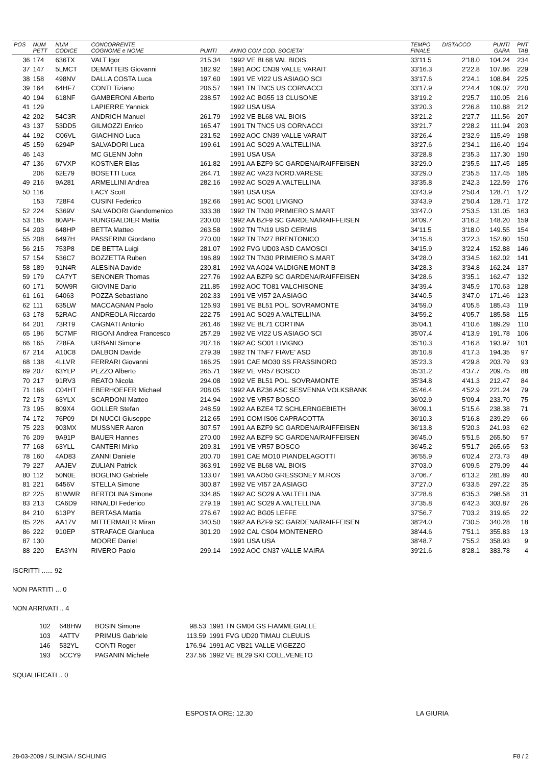| POS | NUM PETT | NUM CODICE | CONCORRENTE COGNOME e NOME | PUNTI | ANNO COM COD. SOCIETA' | TEMPO FINALE | DISTACCO | PUNTI GARA | PNT TAB |
| --- | --- | --- | --- | --- | --- | --- | --- | --- | --- |
| 36 | 174 | 636TX | VALT Igor | 215.34 | 1992 VE BL68 VAL BIOIS | 33'11.5 | 2'18.0 | 104.24 | 234 |
| 37 | 147 | 5LMCT | DEMATTEIS Giovanni | 182.92 | 1991 AOC CN39 VALLE VARAIT | 33'16.3 | 2'22.8 | 107.86 | 229 |
| 38 | 158 | 498NV | DALLA COSTA Luca | 197.60 | 1991 VE VI22 US ASIAGO SCI | 33'17.6 | 2'24.1 | 108.84 | 225 |
| 39 | 164 | 64HF7 | CONTI Tiziano | 206.57 | 1991 TN TNC5 US CORNACCI | 33'17.9 | 2'24.4 | 109.07 | 220 |
| 40 | 194 | 618NF | GAMBERONI Alberto | 238.57 | 1992 AC BG55 13 CLUSONE | 33'19.2 | 2'25.7 | 110.05 | 216 |
| 41 | 129 | | LAPIERRE Yannick | | 1992 USA USA | 33'20.3 | 2'26.8 | 110.88 | 212 |
| 42 | 202 | 54C3R | ANDRICH Manuel | 261.79 | 1992 VE BL68 VAL BIOIS | 33'21.2 | 2'27.7 | 111.56 | 207 |
| 43 | 137 | 53DD5 | GILMOZZI Enrico | 165.47 | 1991 TN TNC5 US CORNACCI | 33'21.7 | 2'28.2 | 111.94 | 203 |
| 44 | 192 | C06VL | GIACHINO Luca | 231.52 | 1992 AOC CN39 VALLE VARAIT | 33'26.4 | 2'32.9 | 115.49 | 198 |
| 45 | 159 | 6294P | SALVADORI Luca | 199.61 | 1991 AC SO29 A.VALTELLINA | 33'27.6 | 2'34.1 | 116.40 | 194 |
| 46 | 143 | | MC GLENN John | | 1991 USA USA | 33'28.8 | 2'35.3 | 117.30 | 190 |
| 47 | 136 | 67VXP | KOSTNER Elias | 161.82 | 1991 AA BZF9 SC GARDENA/RAIFFEISEN | 33'29.0 | 2'35.5 | 117.45 | 185 |
| | 206 | 62E79 | BOSETTI Luca | 264.71 | 1992 AC VA23 NORD.VARESE | 33'29.0 | 2'35.5 | 117.45 | 185 |
| 49 | 216 | 9A281 | ARMELLINI Andrea | 282.16 | 1992 AC SO29 A.VALTELLINA | 33'35.8 | 2'42.3 | 122.59 | 176 |
| 50 | 116 | | LACY Scott | | 1991 USA USA | 33'43.9 | 2'50.4 | 128.71 | 172 |
| | 153 | 728F4 | CUSINI Federico | 192.66 | 1991 AC SO01 LIVIGNO | 33'43.9 | 2'50.4 | 128.71 | 172 |
| 52 | 224 | 5369V | SALVADORI Giandomenico | 333.38 | 1992 TN TN30 PRIMIERO S.MART | 33'47.0 | 2'53.5 | 131.05 | 163 |
| 53 | 185 | 80APF | RUNGGALDIER Mattia | 230.00 | 1992 AA BZF9 SC GARDENA/RAIFFEISEN | 34'09.7 | 3'16.2 | 148.20 | 159 |
| 54 | 203 | 648HP | BETTA Matteo | 263.58 | 1992 TN TN19 USD CERMIS | 34'11.5 | 3'18.0 | 149.55 | 154 |
| 55 | 208 | 6497H | PASSERINI Giordano | 270.00 | 1992 TN TN27 BRENTONICO | 34'15.8 | 3'22.3 | 152.80 | 150 |
| 56 | 215 | 753P8 | DE BETTA Luigi | 281.07 | 1992 FVG UD03 ASD CAMOSCI | 34'15.9 | 3'22.4 | 152.88 | 146 |
| 57 | 154 | 536C7 | BOZZETTA Ruben | 196.89 | 1992 TN TN30 PRIMIERO S.MART | 34'28.0 | 3'34.5 | 162.02 | 141 |
| 58 | 189 | 91N4R | ALESINA Davide | 230.81 | 1992 VA AO24 VALDIGNE MONT B | 34'28.3 | 3'34.8 | 162.24 | 137 |
| 59 | 179 | CA7YT | SENONER Thomas | 227.76 | 1992 AA BZF9 SC GARDENA/RAIFFEISEN | 34'28.6 | 3'35.1 | 162.47 | 132 |
| 60 | 171 | 50W9R | GIOVINE Dario | 211.85 | 1992 AOC TO81 VALCHISONE | 34'39.4 | 3'45.9 | 170.63 | 128 |
| 61 | 161 | 64063 | POZZA Sebastiano | 202.33 | 1991 VE VI57 2A ASIAGO | 34'40.5 | 3'47.0 | 171.46 | 123 |
| 62 | 111 | 635LW | MACCAGNAN Paolo | 125.93 | 1991 VE BL51 POL. SOVRAMONTE | 34'59.0 | 4'05.5 | 185.43 | 119 |
| 63 | 178 | 52RAC | ANDREOLA Riccardo | 222.75 | 1991 AC SO29 A.VALTELLINA | 34'59.2 | 4'05.7 | 185.58 | 115 |
| 64 | 201 | 73RT9 | CAGNATI Antonio | 261.46 | 1992 VE BL71 CORTINA | 35'04.1 | 4'10.6 | 189.29 | 110 |
| 65 | 196 | 5C7MF | RIGONI Andrea Francesco | 257.29 | 1992 VE VI22 US ASIAGO SCI | 35'07.4 | 4'13.9 | 191.78 | 106 |
| 66 | 165 | 728FA | URBANI Simone | 207.16 | 1992 AC SO01 LIVIGNO | 35'10.3 | 4'16.8 | 193.97 | 101 |
| 67 | 214 | A10C8 | DALBON Davide | 279.39 | 1992 TN TNF7 FIAVE' ASD | 35'10.8 | 4'17.3 | 194.35 | 97 |
| 68 | 138 | 4LLVR | FERRARI Giovanni | 166.25 | 1991 CAE MO30 SS FRASSINORO | 35'23.3 | 4'29.8 | 203.79 | 93 |
| 69 | 207 | 63YLP | PEZZO Alberto | 265.71 | 1992 VE VR57 BOSCO | 35'31.2 | 4'37.7 | 209.75 | 88 |
| 70 | 217 | 91RV3 | REATO Nicola | 294.08 | 1992 VE BL51 POL. SOVRAMONTE | 35'34.8 | 4'41.3 | 212.47 | 84 |
| 71 | 166 | C04HT | EBERHOEFER Michael | 208.05 | 1992 AA BZ36 ASC SESVENNA VOLKSBANK | 35'46.4 | 4'52.9 | 221.24 | 79 |
| 72 | 173 | 63YLX | SCARDONI Matteo | 214.94 | 1992 VE VR57 BOSCO | 36'02.9 | 5'09.4 | 233.70 | 75 |
| 73 | 195 | 809X4 | GOLLER Stefan | 248.59 | 1992 AA BZE4 TZ SCHLERNGEBIETH | 36'09.1 | 5'15.6 | 238.38 | 71 |
| 74 | 172 | 76P09 | DI NUCCI Giuseppe | 212.65 | 1991 COM IS06 CAPRACOTTA | 36'10.3 | 5'16.8 | 239.29 | 66 |
| 75 | 223 | 903MX | MUSSNER Aaron | 307.57 | 1991 AA BZF9 SC GARDENA/RAIFFEISEN | 36'13.8 | 5'20.3 | 241.93 | 62 |
| 76 | 209 | 9A91P | BAUER Hannes | 270.00 | 1992 AA BZF9 SC GARDENA/RAIFFEISEN | 36'45.0 | 5'51.5 | 265.50 | 57 |
| 77 | 168 | 63YLL | CANTERI Mirko | 209.31 | 1991 VE VR57 BOSCO | 36'45.2 | 5'51.7 | 265.65 | 53 |
| 78 | 160 | 4AD83 | ZANNI Daniele | 200.70 | 1991 CAE MO10 PIANDELAGOTTI | 36'55.9 | 6'02.4 | 273.73 | 49 |
| 79 | 227 | AAJEV | ZULIAN Patrick | 363.91 | 1992 VE BL68 VAL BIOIS | 37'03.0 | 6'09.5 | 279.09 | 44 |
| 80 | 112 | 50N0E | BOGLINO Gabriele | 133.07 | 1991 VA AO50 GRESSONEY M.ROS | 37'06.7 | 6'13.2 | 281.89 | 40 |
| 81 | 221 | 6456V | STELLA Simone | 300.87 | 1992 VE VI57 2A ASIAGO | 37'27.0 | 6'33.5 | 297.22 | 35 |
| 82 | 225 | 81WWR | BERTOLINA Simone | 334.85 | 1992 AC SO29 A.VALTELLINA | 37'28.8 | 6'35.3 | 298.58 | 31 |
| 83 | 213 | CA6D9 | RINALDI Federico | 279.19 | 1991 AC SO29 A.VALTELLINA | 37'35.8 | 6'42.3 | 303.87 | 26 |
| 84 | 210 | 613PY | BERTASA Mattia | 276.67 | 1992 AC BG05 LEFFE | 37'56.7 | 7'03.2 | 319.65 | 22 |
| 85 | 226 | AA17V | MITTERMAIER Miran | 340.50 | 1992 AA BZF9 SC GARDENA/RAIFFEISEN | 38'24.0 | 7'30.5 | 340.28 | 18 |
| 86 | 222 | 910EP | STRAFACE Gianluca | 301.20 | 1992 CAL CS04 MONTENERO | 38'44.6 | 7'51.1 | 355.83 | 13 |
| 87 | 130 | | MOORE Daniel | | 1991 USA USA | 38'48.7 | 7'55.2 | 358.93 | 9 |
| 88 | 220 | EA3YN | RIVERO Paolo | 299.14 | 1992 AOC CN37 VALLE MAIRA | 39'21.6 | 8'28.1 | 383.78 | 4 |
ISCRITTI ...... 92
NON PARTITI ... 0
NON ARRIVATI .. 4
| 102 | 648HW | BOSIN Simone | 98.53 | 1991 TN GM04 GS FIAMMEGIALLE |
| 103 | 4ATTV | PRIMUS Gabriele | 113.59 | 1991 FVG UD20 TIMAU CLEULIS |
| 146 | 532YL | CONTI Roger | 176.94 | 1991 AC VB21 VALLE VIGEZZO |
| 193 | 5CCY9 | PAGANIN Michele | 237.56 | 1992 VE BL29 SKI COLL.VENETO |
SQUALIFICATI .. 0
ESPOSTA ORE: 12.30 LA GIURIA
28-03-2009 / SLINGIA / SCHLINIG F8 / 2